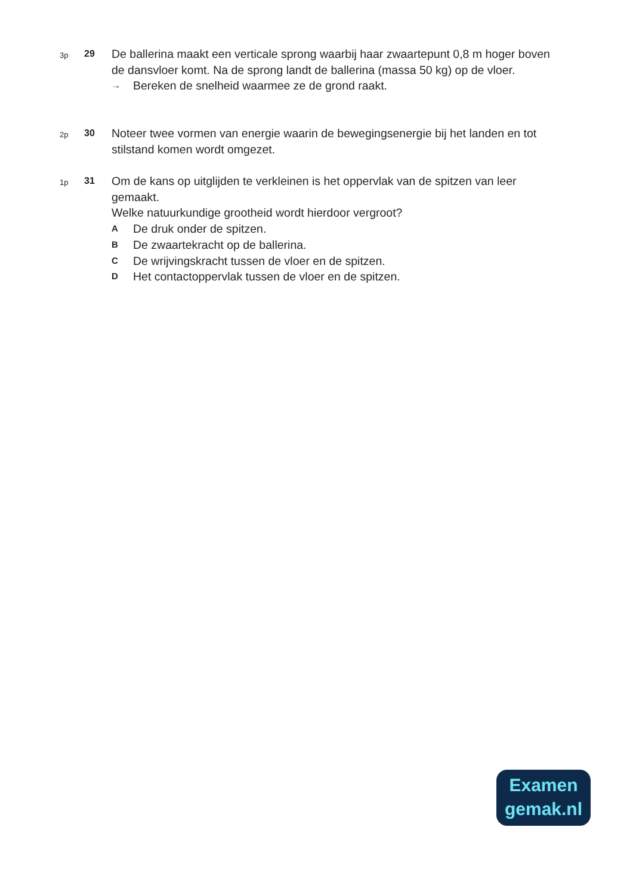3p
29
De ballerina maakt een verticale sprong waarbij haar zwaartepunt 0,8 m hoger boven de dansvloer komt. Na de sprong landt de ballerina (massa 50 kg) op de vloer.
→ Bereken de snelheid waarmee ze de grond raakt.
2p
30
Noteer twee vormen van energie waarin de bewegingsenergie bij het landen en tot stilstand komen wordt omgezet.
1p
31
Om de kans op uitglijden te verkleinen is het oppervlak van de spitzen van leer gemaakt.
Welke natuurkundige grootheid wordt hierdoor vergroot?
A De druk onder de spitzen.
B De zwaartekracht op de ballerina.
C De wrijvingskracht tussen de vloer en de spitzen.
D Het contactoppervlak tussen de vloer en de spitzen.
Examen
gemak.nl